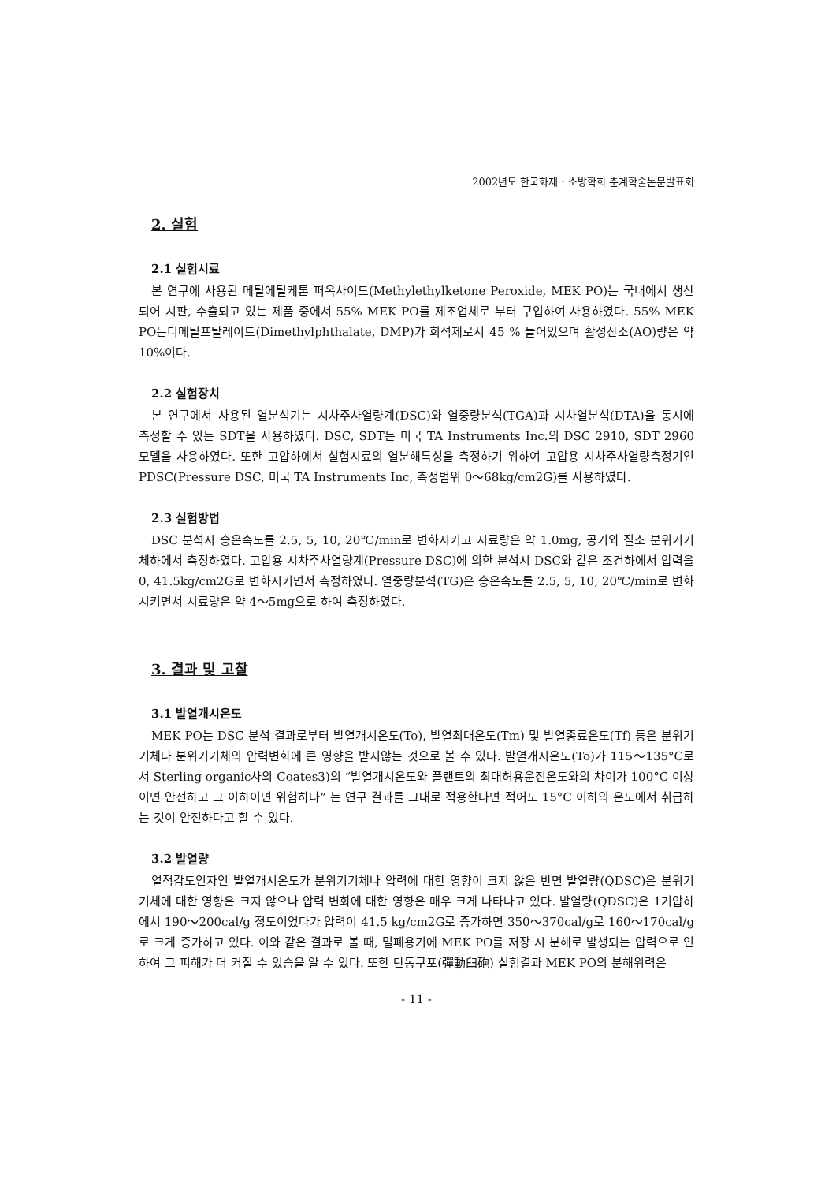2002년도 한국화재 · 소방학회 춘계학술논문발표회
2. 실험
2.1 실험시료
본 연구에 사용된 메틸에틸케톤 퍼옥사이드(Methylethylketone Peroxide, MEK PO)는 국내에서 생산되어 시판, 수출되고 있는 제품 중에서 55% MEK PO를 제조업체로 부터 구입하여 사용하였다. 55% MEK PO는디메틸프탈레이트(Dimethylphthalate, DMP)가 희석제로서 45 % 들어있으며 활성산소(AO)량은 약 10%이다.
2.2 실험장치
본 연구에서 사용된 열분석기는 시차주사열량계(DSC)와 열중량분석(TGA)과 시차열분석(DTA)을 동시에 측정할 수 있는 SDT을 사용하였다. DSC, SDT는 미국 TA Instruments Inc.의 DSC 2910, SDT 2960 모델을 사용하였다. 또한 고압하에서 실험시료의 열분해특성을 측정하기 위하여 고압용 시차주사열량측정기인 PDSC(Pressure DSC, 미국 TA Instruments Inc, 측정범위 0～68kg/cm2G)를 사용하였다.
2.3 실험방법
DSC 분석시 승온속도를 2.5, 5, 10, 20℃/min로 변화시키고 시료량은 약 1.0mg, 공기와 질소 분위기기체하에서 측정하였다. 고압용 시차주사열량계(Pressure DSC)에 의한 분석시 DSC와 같은 조건하에서 압력을 0, 41.5kg/cm2G로 변화시키면서 측정하였다. 열중량분석(TG)은 승온속도를 2.5, 5, 10, 20℃/min로 변화시키면서 시료량은 약 4～5mg으로 하여 측정하였다.
3. 결과 및 고찰
3.1 발열개시온도
MEK PO는 DSC 분석 결과로부터 발열개시온도(To), 발열최대온도(Tm) 및 발열종료온도(Tf) 등은 분위기기체나 분위기기체의 압력변화에 큰 영향을 받지않는 것으로 볼 수 있다. 발열개시온도(To)가 115～135°C로서 Sterling organic사의 Coates3)의 “발열개시온도와 플랜트의 최대허용운전온도와의 차이가 100°C 이상이면 안전하고 그 이하이면 위험하다” 는 연구 결과를 그대로 적용한다면 적어도 15°C 이하의 온도에서 취급하는 것이 안전하다고 할 수 있다.
3.2 발열량
열적감도인자인 발열개시온도가 분위기기체나 압력에 대한 영향이 크지 않은 반면 발열량(QDSC)은 분위기기체에 대한 영향은 크지 않으나 압력 변화에 대한 영향은 매우 크게 나타나고 있다. 발열량(QDSC)은 1기압하에서 190～200cal/g 정도이었다가 압력이 41.5 kg/cm2G로 증가하면 350～370cal/g로 160～170cal/g 로 크게 증가하고 있다. 이와 같은 결과로 볼 때, 밀폐용기에 MEK PO를 저장 시 분해로 발생되는 압력으로 인하여 그 피해가 더 커질 수 있슴을 알 수 있다. 또한 탄동구포(彈動臼砲) 실험결과 MEK PO의 분해위력은
- 11 -